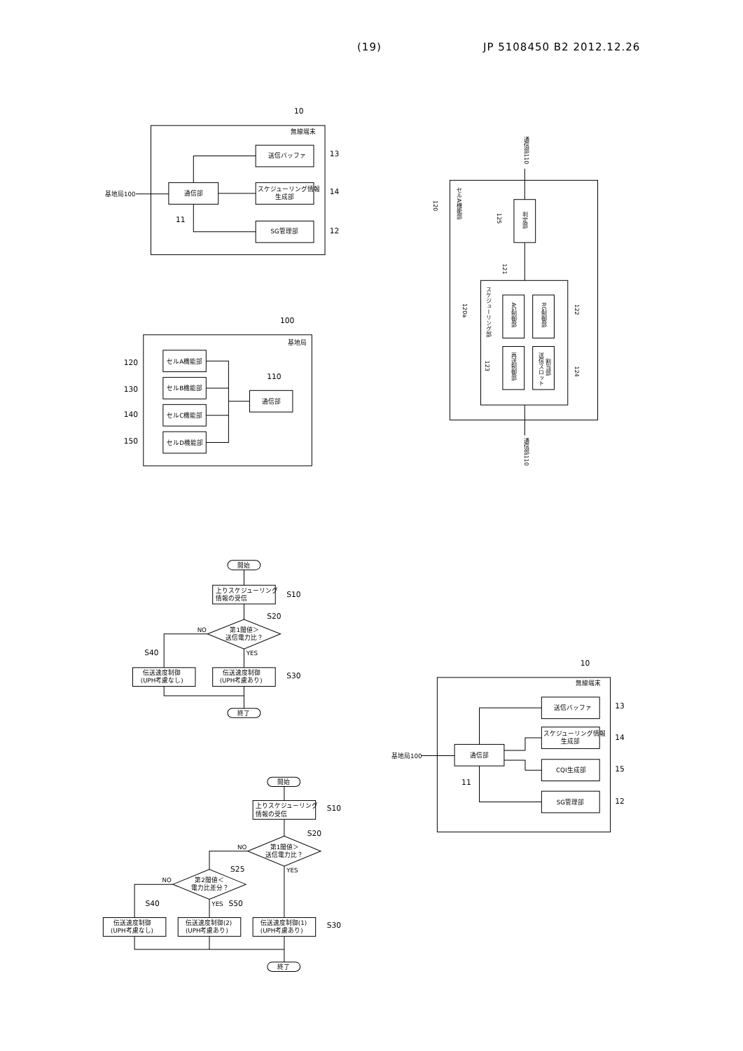(19) JP 5108450 B2 2012.12.26
10
無線端末
送信バッファ
13
スケジューリング情報
生成部
14
通信部
基地局100
11
SG管理部
12
100
基地局
セルA機能部
120
セルB機能部
130
セルC機能部
140
セルD機能部
150
110
通信部
通信部110
120
セルA機能部
判定部
125
スケジューリング部
120a
121
AG制御部
RG制御部
122
再送制御部
123
送信スロット
割当部
124
通信部110
開始
上りスケジューリング
情報の受信
S10
S20
第1閾値＞
送信電力比？
NO
YES
S40
伝送速度制御
(UPH考慮なし)
伝送速度制御
(UPH考慮あり)
S30
終了
開始
上りスケジューリング
情報の受信
S10
S20
第1閾値＞
送信電力比？
NO
YES
S25
第2閾値＜
電力比差分？
NO
YES
S50
S40
伝送速度制御
(UPH考慮なし)
伝送速度制御(2)
(UPH考慮あり)
伝送速度制御(1)
(UPH考慮あり)
S30
終了
10
無線端末
送信バッファ
13
スケジューリング情報
生成部
14
通信部
基地局100
11
CQI生成部
15
SG管理部
12